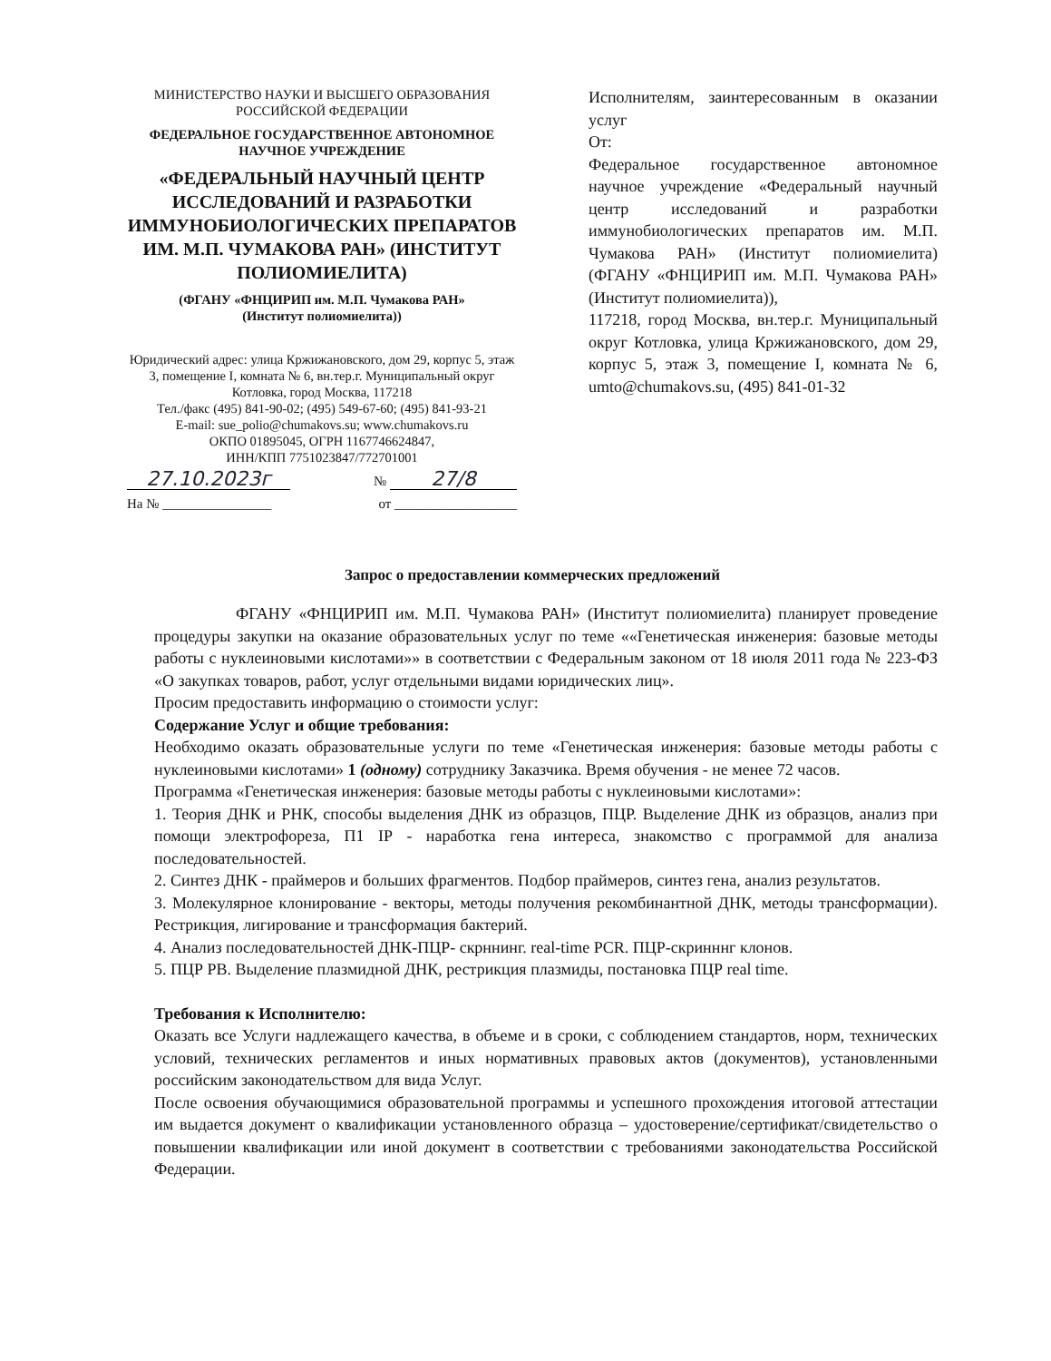МИНИСТЕРСТВО НАУКИ И ВЫСШЕГО ОБРАЗОВАНИЯ
РОССИЙСКОЙ ФЕДЕРАЦИИ
ФЕДЕРАЛЬНОЕ ГОСУДАРСТВЕННОЕ АВТОНОМНОЕ
НАУЧНОЕ УЧРЕЖДЕНИЕ
«ФЕДЕРАЛЬНЫЙ НАУЧНЫЙ ЦЕНТР ИССЛЕДОВАНИЙ И РАЗРАБОТКИ ИММУНОБИОЛОГИЧЕСКИХ ПРЕПАРАТОВ ИМ. М.П. ЧУМАКОВА РАН» (ИНСТИТУТ ПОЛИОМИЕЛИТА)
(ФГАНУ «ФНЦИРИП им. М.П. Чумакова РАН»
(Институт полиомиелита))
Юридический адрес: улица Кржижановского, дом 29, корпус 5, этаж 3, помещение I, комната № 6, вн.тер.г. Муниципальный округ Котловка, город Москва, 117218
Тел./факс (495) 841-90-02; (495) 549-67-60; (495) 841-93-21
E-mail: sue_polio@chumakovs.su; www.chumakovs.ru
ОКПО 01895045, ОГРН 1167746624847,
ИНН/КПП 7751023847/772701001
27.10.2023г № 27/8
На № ________________ от __________________
Исполнителям, заинтересованным в оказании услуг
От:
Федеральное государственное автономное научное учреждение «Федеральный научный центр исследований и разработки иммунобиологических препаратов им. М.П. Чумакова РАН» (Институт полиомиелита) (ФГАНУ «ФНЦИРИП им. М.П. Чумакова РАН» (Институт полиомиелита)),
117218, город Москва, вн.тер.г. Муниципальный округ Котловка, улица Кржижановского, дом 29, корпус 5, этаж 3, помещение I, комната № 6, umto@chumakovs.su, (495) 841-01-32
Запрос о предоставлении коммерческих предложений
ФГАНУ «ФНЦИРИП им. М.П. Чумакова РАН» (Институт полиомиелита) планирует проведение процедуры закупки на оказание образовательных услуг по теме ««Генетическая инженерия: базовые методы работы с нуклеиновыми кислотами»» в соответствии с Федеральным законом от 18 июля 2011 года № 223-ФЗ «О закупках товаров, работ, услуг отдельными видами юридических лиц».
Просим предоставить информацию о стоимости услуг:
Содержание Услуг и общие требования:
Необходимо оказать образовательные услуги по теме «Генетическая инженерия: базовые методы работы с нуклеиновыми кислотами» 1 (одному) сотруднику Заказчика. Время обучения - не менее 72 часов.
Программа «Генетическая инженерия: базовые методы работы с нуклеиновыми кислотами»:
1. Теория ДНК и РНК, способы выделения ДНК из образцов, ПЦР. Выделение ДНК из образцов, анализ при помощи электрофореза, П1 IР - наработка гена интереса, знакомство с программой для анализа последовательностей.
2. Синтез ДНК - праймеров и больших фрагментов. Подбор праймеров, синтез гена, анализ результатов.
3. Молекулярное клонирование - векторы, методы получения рекомбинантной ДНК, методы трансформации). Рестрикция, лигирование и трансформация бактерий.
4. Анализ последовательностей ДНК-ПЦР- скрннинг. real-time PCR. ПЦР-скринннг клонов.
5. ПЦР РВ. Выделение плазмидной ДНК, рестрикция плазмиды, постановка ПЦР real time.
Требования к Исполнителю:
Оказать все Услуги надлежащего качества, в объеме и в сроки, с соблюдением стандартов, норм, технических условий, технических регламентов и иных нормативных правовых актов (документов), установленными российским законодательством для вида Услуг.
После освоения обучающимися образовательной программы и успешного прохождения итоговой аттестации им выдается документ о квалификации установленного образца – удостоверение/сертификат/свидетельство о повышении квалификации или иной документ в соответствии с требованиями законодательства Российской Федерации.